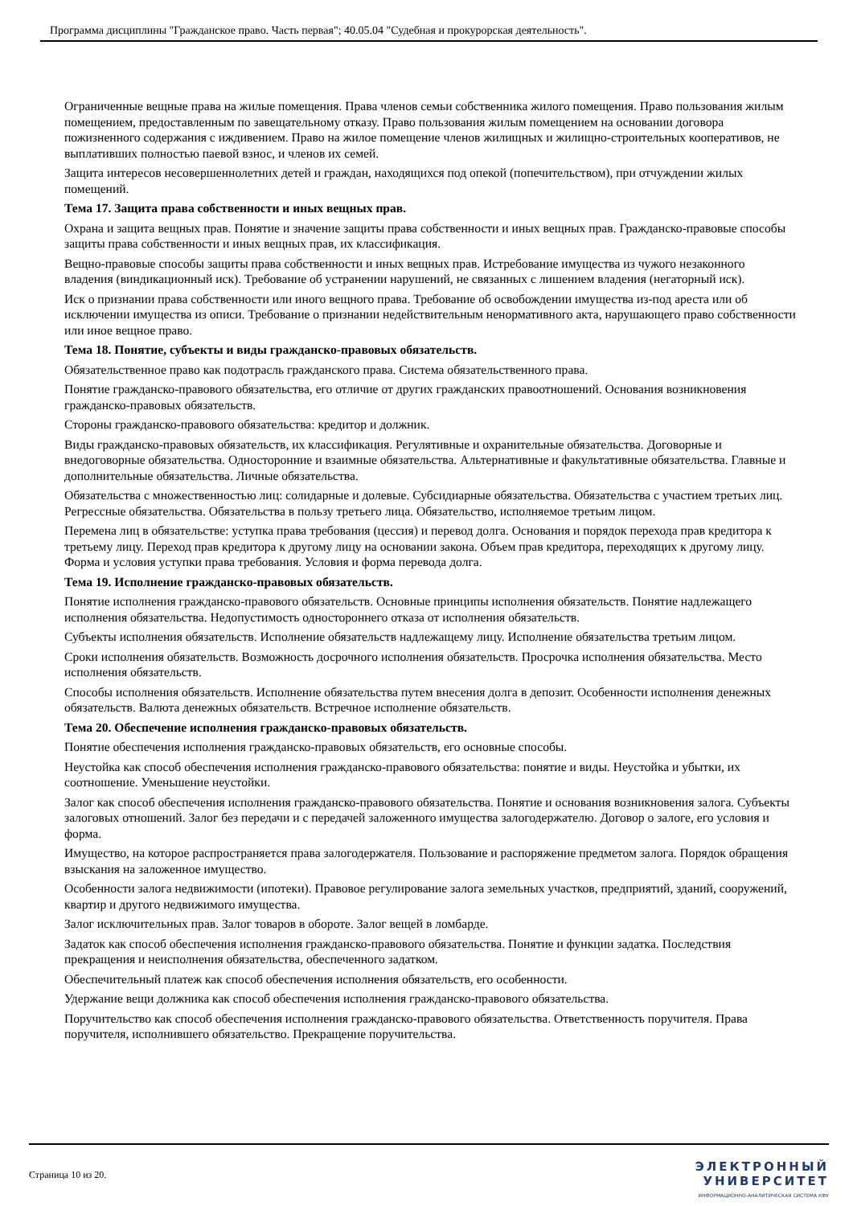Программа дисциплины "Гражданское право. Часть первая"; 40.05.04 "Судебная и прокурорская деятельность".
Ограниченные вещные права на жилые помещения. Права членов семьи собственника жилого помещения. Право пользования жилым помещением, предоставленным по завещательному отказу. Право пользования жилым помещением на основании договора пожизненного содержания с иждивением. Право на жилое помещение членов жилищных и жилищно-строительных кооперативов, не выплативших полностью паевой взнос, и членов их семей.
Защита интересов несовершеннолетних детей и граждан, находящихся под опекой (попечительством), при отчуждении жилых помещений.
Тема 17. Защита права собственности и иных вещных прав.
Охрана и защита вещных прав. Понятие и значение защиты права собственности и иных вещных прав. Гражданско-правовые способы защиты права собственности и иных вещных прав, их классификация.
Вещно-правовые способы защиты права собственности и иных вещных прав. Истребование имущества из чужого незаконного владения (виндикационный иск). Требование об устранении нарушений, не связанных с лишением владения (негаторный иск).
Иск о признании права собственности или иного вещного права. Требование об освобождении имущества из-под ареста или об исключении имущества из описи. Требование о признании недействительным ненормативного акта, нарушающего право собственности или иное вещное право.
Тема 18. Понятие, субъекты и виды гражданско-правовых обязательств.
Обязательственное право как подотрасль гражданского права. Система обязательственного права.
Понятие гражданско-правового обязательства, его отличие от других гражданских правоотношений. Основания возникновения гражданско-правовых обязательств.
Стороны гражданско-правового обязательства: кредитор и должник.
Виды гражданско-правовых обязательств, их классификация. Регулятивные и охранительные обязательства. Договорные и внедоговорные обязательства. Односторонние и взаимные обязательства. Альтернативные и факультативные обязательства. Главные и дополнительные обязательства. Личные обязательства.
Обязательства с множественностью лиц: солидарные и долевые. Субсидиарные обязательства. Обязательства с участием третьих лиц. Регрессные обязательства. Обязательства в пользу третьего лица. Обязательство, исполняемое третьим лицом.
Перемена лиц в обязательстве: уступка права требования (цессия) и перевод долга. Основания и порядок перехода прав кредитора к третьему лицу. Переход прав кредитора к другому лицу на основании закона. Объем прав кредитора, переходящих к другому лицу. Форма и условия уступки права требования. Условия и форма перевода долга.
Тема 19. Исполнение гражданско-правовых обязательств.
Понятие исполнения гражданско-правового обязательств. Основные принципы исполнения обязательств. Понятие надлежащего исполнения обязательства. Недопустимость одностороннего отказа от исполнения обязательств.
Субъекты исполнения обязательств. Исполнение обязательств надлежащему лицу. Исполнение обязательства третьим лицом.
Сроки исполнения обязательств. Возможность досрочного исполнения обязательств. Просрочка исполнения обязательства. Место исполнения обязательств.
Способы исполнения обязательств. Исполнение обязательства путем внесения долга в депозит. Особенности исполнения денежных обязательств. Валюта денежных обязательств. Встречное исполнение обязательств.
Тема 20. Обеспечение исполнения гражданско-правовых обязательств.
Понятие обеспечения исполнения гражданско-правовых обязательств, его основные способы.
Неустойка как способ обеспечения исполнения гражданско-правового обязательства: понятие и виды. Неустойка и убытки, их соотношение. Уменьшение неустойки.
Залог как способ обеспечения исполнения гражданско-правового обязательства. Понятие и основания возникновения залога. Субъекты залоговых отношений. Залог без передачи и с передачей заложенного имущества залогодержателю. Договор о залоге, его условия и форма.
Имущество, на которое распространяется права залогодержателя. Пользование и распоряжение предметом залога. Порядок обращения взыскания на заложенное имущество.
Особенности залога недвижимости (ипотеки). Правовое регулирование залога земельных участков, предприятий, зданий, сооружений, квартир и другого недвижимого имущества.
Залог исключительных прав. Залог товаров в обороте. Залог вещей в ломбарде.
Задаток как способ обеспечения исполнения гражданско-правового обязательства. Понятие и функции задатка. Последствия прекращения и неисполнения обязательства, обеспеченного задатком.
Обеспечительный платеж как способ обеспечения исполнения обязательств, его особенности.
Удержание вещи должника как способ обеспечения исполнения гражданско-правового обязательства.
Поручительство как способ обеспечения исполнения гражданско-правового обязательства. Ответственность поручителя. Права поручителя, исполнившего обязательство. Прекращение поручительства.
Страница 10 из 20.
ЭЛЕКТРОННЫЙ
УНИВЕРСИТЕТ
ИНФОРМАЦИОННО-АНАЛИТИЧЕСКАЯ СИСТЕМА КФУ